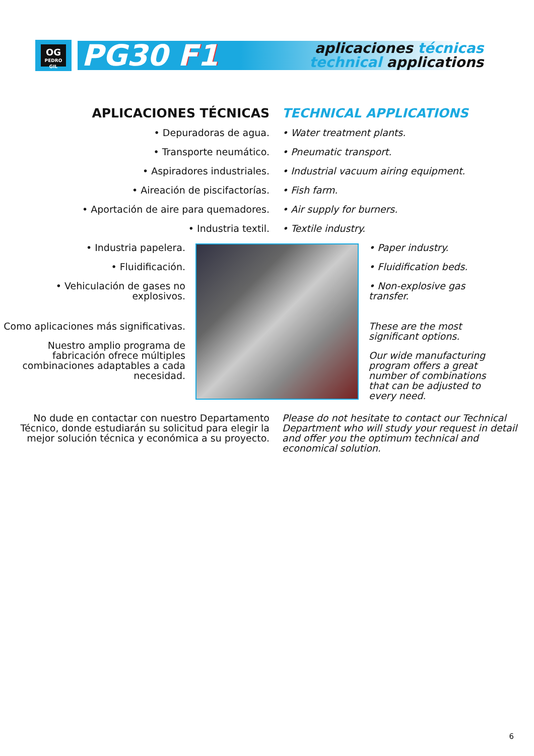OG
PEDRO GIL
PG30 F1
aplicaciones técnicas
technical applications
APLICACIONES TÉCNICAS
• Depuradoras de agua.
• Transporte neumático.
• Aspiradores industriales.
• Aireación de piscifactorías.
• Aportación de aire para quemadores.
• Industria textil.
TECHNICAL APPLICATIONS
• Water treatment plants.
• Pneumatic transport.
• Industrial vacuum airing equipment.
• Fish farm.
• Air supply for burners.
• Textile industry.
• Industria papelera.
• Fluidificación.
• Vehiculación de gases no explosivos.
Como aplicaciones más significativas.
Nuestro amplio programa de fabricación ofrece múltiples combinaciones adaptables a cada necesidad.
• Paper industry.
• Fluidification beds.
• Non-explosive gas transfer.
These are the most significant options.
Our wide manufacturing program offers a great number of combinations that can be adjusted to every need.
No dude en contactar con nuestro Departamento Técnico, donde estudiarán su solicitud para elegir la mejor solución técnica y económica a su proyecto.
Please do not hesitate to contact our Technical Department who will study your request in detail and offer you the optimum technical and economical solution.
6